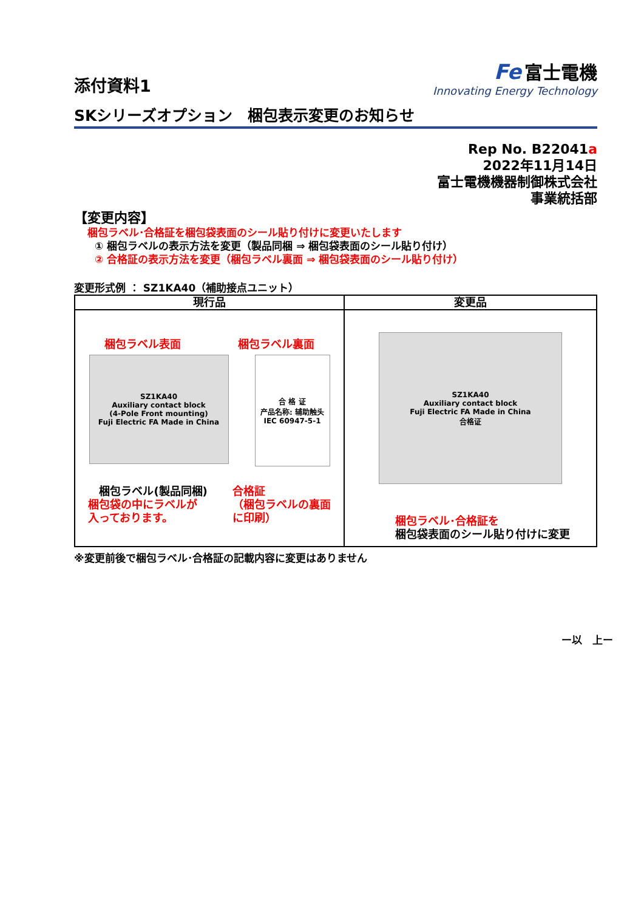添付資料1
Fe 富士電機
Innovating Energy Technology
SKシリーズオプション　梱包表示変更のお知らせ
Rep No. B22041a
2022年11月14日
富士電機機器制御株式会社
事業統括部
【変更内容】
梱包ラベル･合格証を梱包袋表面のシール貼り付けに変更いたします
① 梱包ラベルの表示方法を変更（製品同梱 ⇒ 梱包袋表面のシール貼り付け）
② 合格証の表示方法を変更（梱包ラベル裏面 ⇒ 梱包袋表面のシール貼り付け）
変更形式例 ： SZ1KA40（補助接点ユニット）
| 現行品 | 変更品 |
| --- | --- |
| 梱包ラベル表面 梱包ラベル裏面 SZ1KA40 Auxiliary contact block (4-Pole Front mounting) Fuji Electric FA Made in China 合 格 证 产品名称: 辅助触头 IEC 60947-5-1 梱包ラベル(製品同梱) 梱包袋の中にラベルが 入っております。 合格証 （梱包ラベルの裏面 に印刷） | SZ1KA40 Auxiliary contact block Fuji Electric FA Made in China 合格证 梱包ラベル･合格証を 梱包袋表面のシール貼り付けに変更 |
※変更前後で梱包ラベル･合格証の記載内容に変更はありません
ー以　上ー